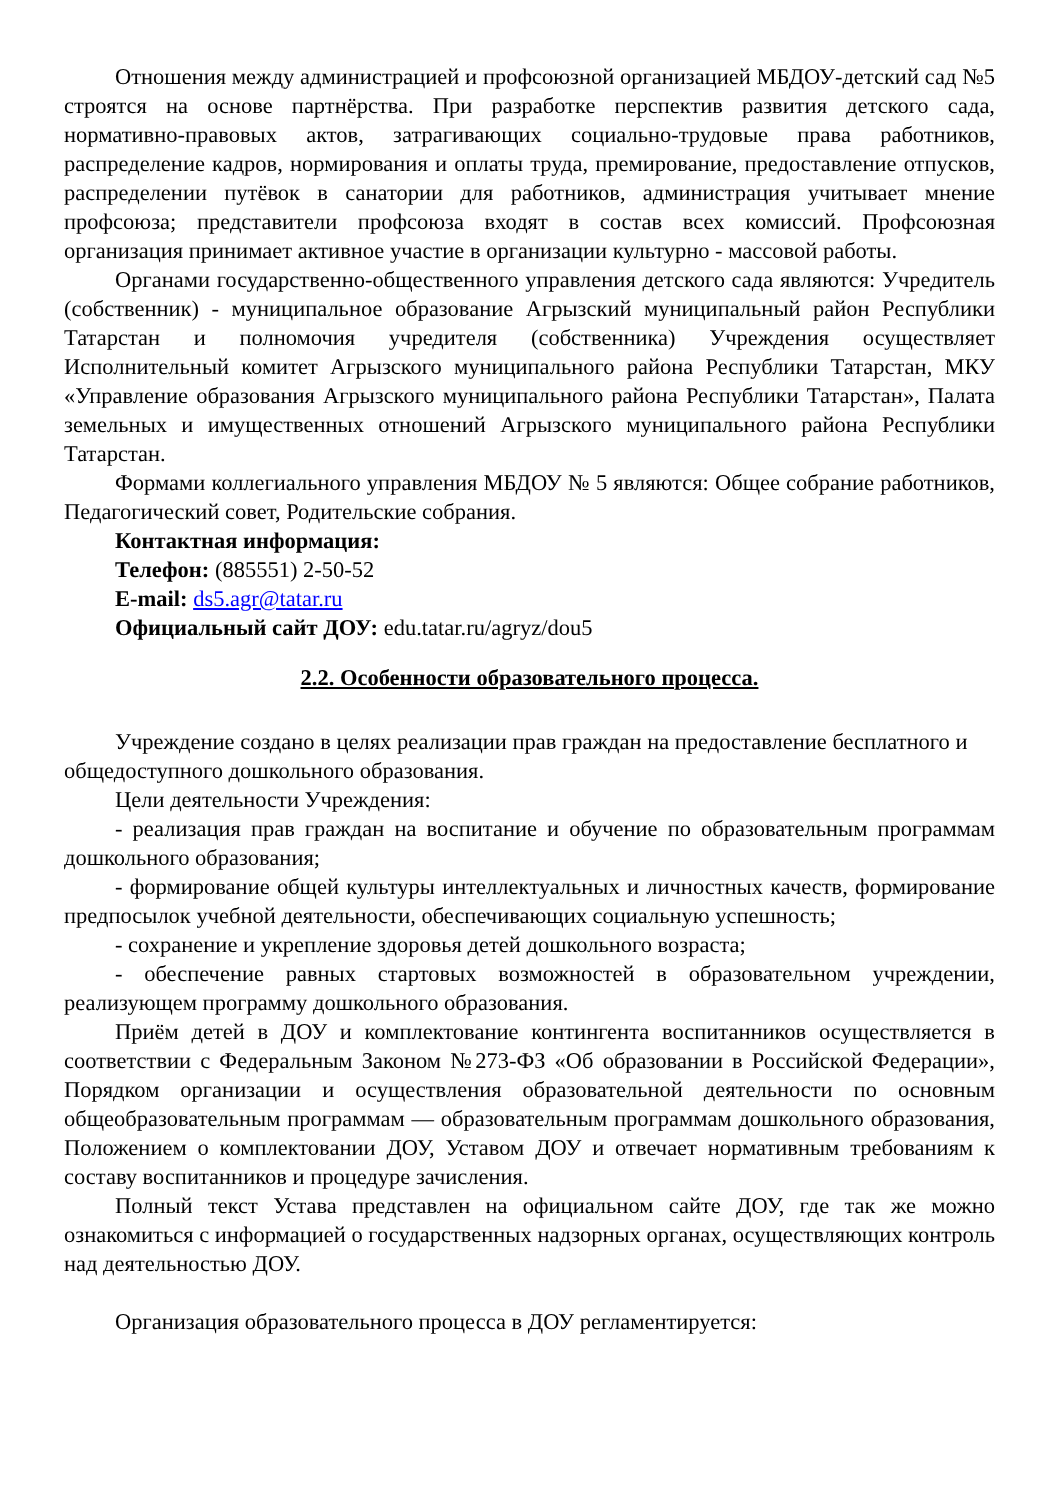Отношения между администрацией и профсоюзной организацией МБДОУ-детский сад №5 строятся на основе партнёрства. При разработке перспектив развития детского сада, нормативно-правовых актов, затрагивающих социально-трудовые права работников, распределение кадров, нормирования и оплаты труда, премирование, предоставление отпусков, распределении путёвок в санатории для работников, администрация учитывает мнение профсоюза; представители профсоюза входят в состав всех комиссий. Профсоюзная организация принимает активное участие в организации культурно - массовой работы.
Органами государственно-общественного управления детского сада являются: Учредитель (собственник) - муниципальное образование Агрызский муниципальный район Республики Татарстан и полномочия учредителя (собственника) Учреждения осуществляет Исполнительный комитет Агрызского муниципального района Республики Татарстан, МКУ «Управление образования Агрызского муниципального района Республики Татарстан», Палата земельных и имущественных отношений Агрызского муниципального района Республики Татарстан.
Формами коллегиального управления МБДОУ № 5 являются: Общее собрание работников, Педагогический совет, Родительские собрания.
Контактная информация:
Телефон: (885551) 2-50-52
E-mail: ds5.agr@tatar.ru
Официальный сайт ДОУ: edu.tatar.ru/agryz/dou5
2.2. Особенности образовательного процесса.
Учреждение создано в целях реализации прав граждан на предоставление бесплатного и общедоступного дошкольного образования.
Цели деятельности Учреждения:
- реализация прав граждан на воспитание и обучение по образовательным программам дошкольного образования;
- формирование общей культуры интеллектуальных и личностных качеств, формирование предпосылок учебной деятельности, обеспечивающих социальную успешность;
- сохранение и укрепление здоровья детей дошкольного возраста;
- обеспечение равных стартовых возможностей в образовательном учреждении, реализующем программу дошкольного образования.
Приём детей в ДОУ и комплектование контингента воспитанников осуществляется в соответствии с Федеральным Законом №273-ФЗ «Об образовании в Российской Федерации», Порядком организации и осуществления образовательной деятельности по основным общеобразовательным программам — образовательным программам дошкольного образования, Положением о комплектовании ДОУ, Уставом ДОУ и отвечает нормативным требованиям к составу воспитанников и процедуре зачисления.
Полный текст Устава представлен на официальном сайте ДОУ, где так же можно ознакомиться с информацией о государственных надзорных органах, осуществляющих контроль над деятельностью ДОУ.
Организация образовательного процесса в ДОУ регламентируется: